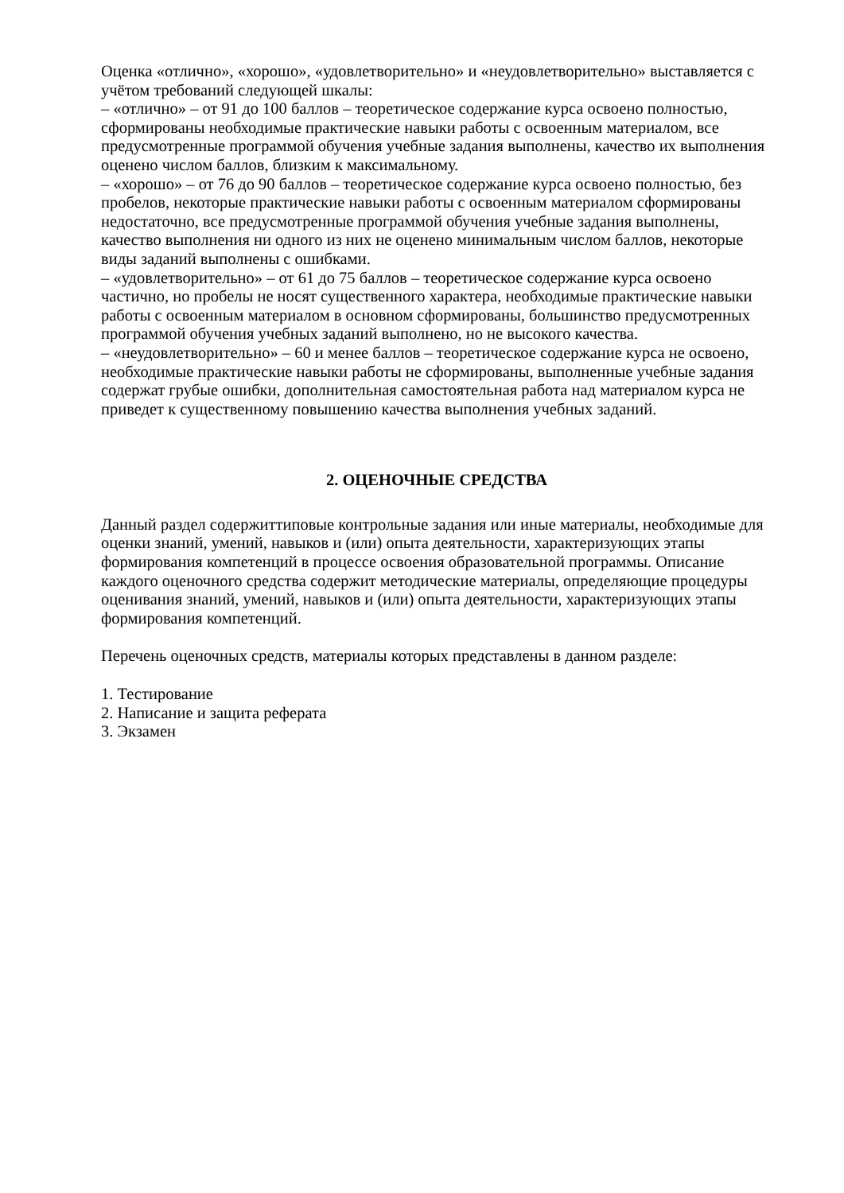Оценка «отлично», «хорошо», «удовлетворительно» и «неудовлетворительно» выставляется с учётом требований следующей шкалы:
– «отлично» – от 91 до 100 баллов – теоретическое содержание курса освоено полностью, сформированы необходимые практические навыки работы с освоенным материалом, все предусмотренные программой обучения учебные задания выполнены, качество их выполнения оценено числом баллов, близким к максимальному.
– «хорошо» – от 76 до 90 баллов – теоретическое содержание курса освоено полностью, без пробелов, некоторые практические навыки работы с освоенным материалом сформированы недостаточно, все предусмотренные программой обучения учебные задания выполнены, качество выполнения ни одного из них не оценено минимальным числом баллов, некоторые виды заданий выполнены с ошибками.
– «удовлетворительно» – от 61 до 75 баллов – теоретическое содержание курса освоено частично, но пробелы не носят существенного характера, необходимые практические навыки работы с освоенным материалом в основном сформированы, большинство предусмотренных программой обучения учебных заданий выполнено, но не высокого качества.
– «неудовлетворительно» – 60 и менее баллов – теоретическое содержание курса не освоено, необходимые практические навыки работы не сформированы, выполненные учебные задания содержат грубые ошибки, дополнительная самостоятельная работа над материалом курса не приведет к существенному повышению качества выполнения учебных заданий.
2. ОЦЕНОЧНЫЕ СРЕДСТВА
Данный раздел содержиттиповые контрольные задания или иные материалы, необходимые для оценки знаний, умений, навыков и (или) опыта деятельности, характеризующих этапы формирования компетенций в процессе освоения образовательной программы. Описание каждого оценочного средства содержит методические материалы, определяющие процедуры оценивания знаний, умений, навыков и (или) опыта деятельности, характеризующих этапы формирования компетенций.
Перечень оценочных средств, материалы которых представлены в данном разделе:
1. Тестирование
2. Написание и защита реферата
3. Экзамен